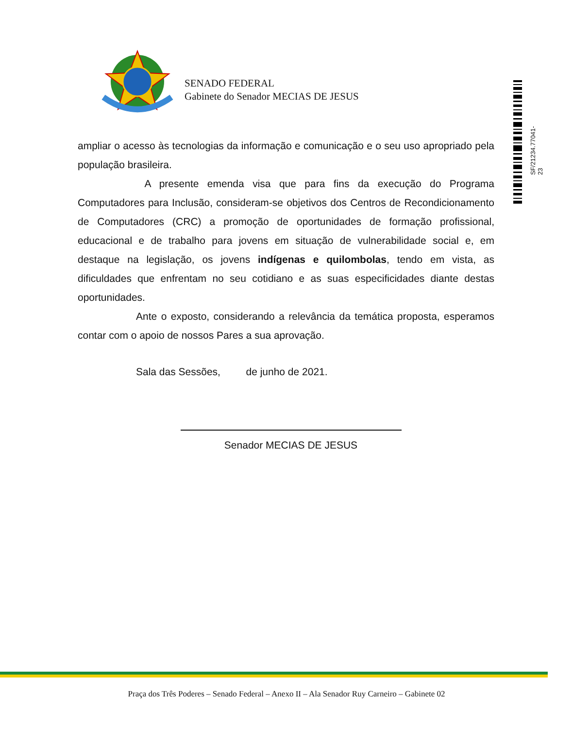SENADO FEDERAL
Gabinete do Senador MECIAS DE JESUS
SF/21234.77041-23
ampliar o acesso às tecnologias da informação e comunicação e o seu uso apropriado pela população brasileira.
A presente emenda visa que para fins da execução do Programa Computadores para Inclusão, consideram-se objetivos dos Centros de Recondicionamento de Computadores (CRC) a promoção de oportunidades de formação profissional, educacional e de trabalho para jovens em situação de vulnerabilidade social e, em destaque na legislação, os jovens indígenas e quilombolas, tendo em vista, as dificuldades que enfrentam no seu cotidiano e as suas especificidades diante destas oportunidades.
Ante o exposto, considerando a relevância da temática proposta, esperamos contar com o apoio de nossos Pares a sua aprovação.
Sala das Sessões, de junho de 2021.
Senador MECIAS DE JESUS
Praça dos Três Poderes – Senado Federal – Anexo II – Ala Senador Ruy Carneiro – Gabinete 02